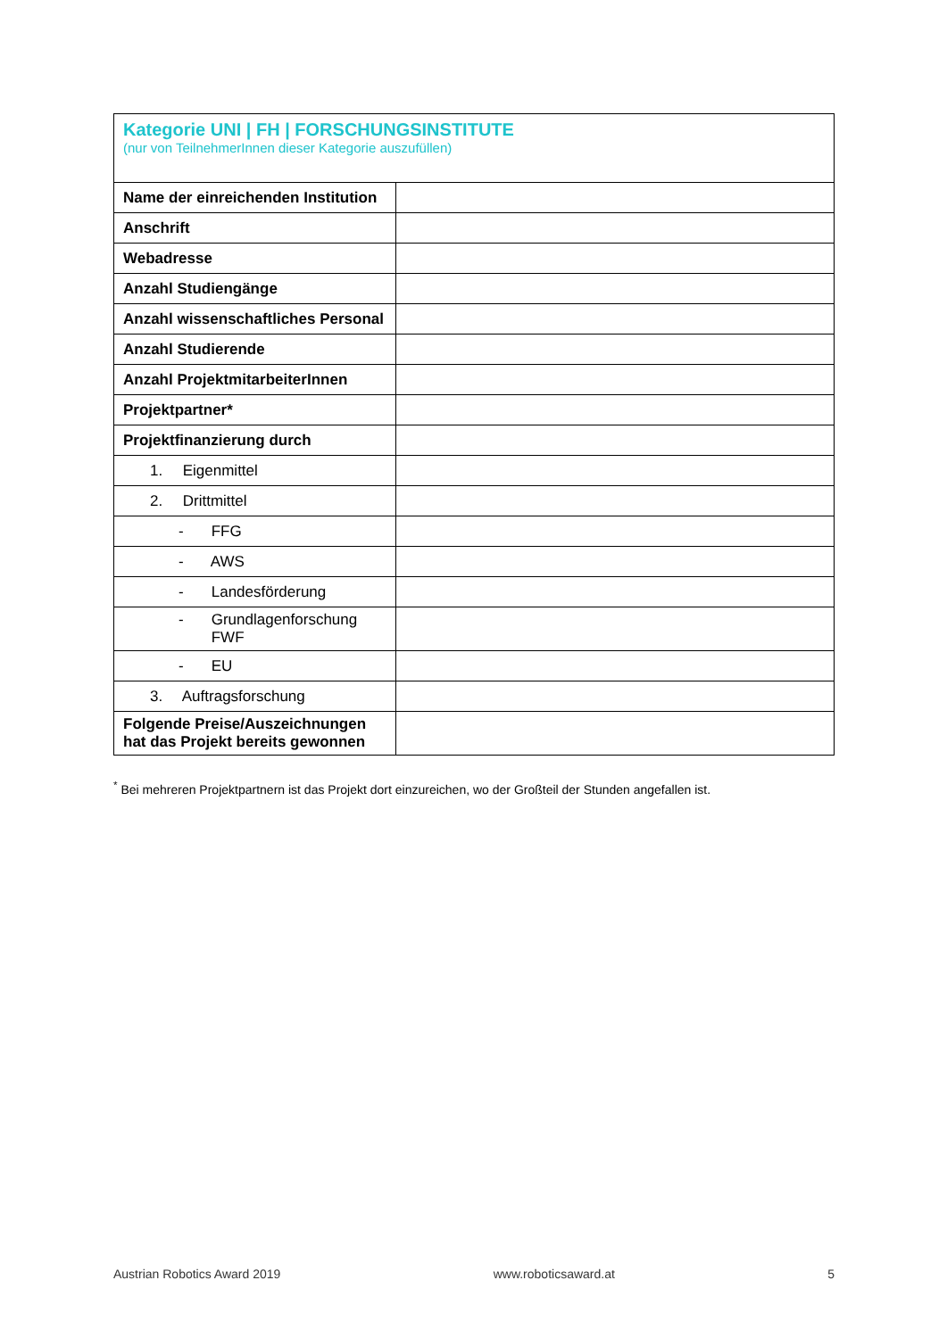| Kategorie UNI / FH / FORSCHUNGSINSTITUTE (nur von TeilnehmerInnen dieser Kategorie auszufüllen) | |
| Name der einreichenden Institution | |
| Anschrift | |
| Webadresse | |
| Anzahl Studiengänge | |
| Anzahl wissenschaftliches Personal | |
| Anzahl Studierende | |
| Anzahl ProjektmitarbeiterInnen | |
| Projektpartner* | |
| Projektfinanzierung durch | |
| 1. Eigenmittel | |
| 2. Drittmittel | |
| - FFG | |
| - AWS | |
| - Landesförderung | |
| - Grundlagenforschung FWF | |
| - EU | |
| 3. Auftragsforschung | |
| Folgende Preise/Auszeichnungen hat das Projekt bereits gewonnen | |
<sup>*</sup> Bei mehreren Projektpartnern ist das Projekt dort einzureichen, wo der Großteil der Stunden angefallen ist.
Austrian Robotics Award 2019 www.roboticsaward.at 5